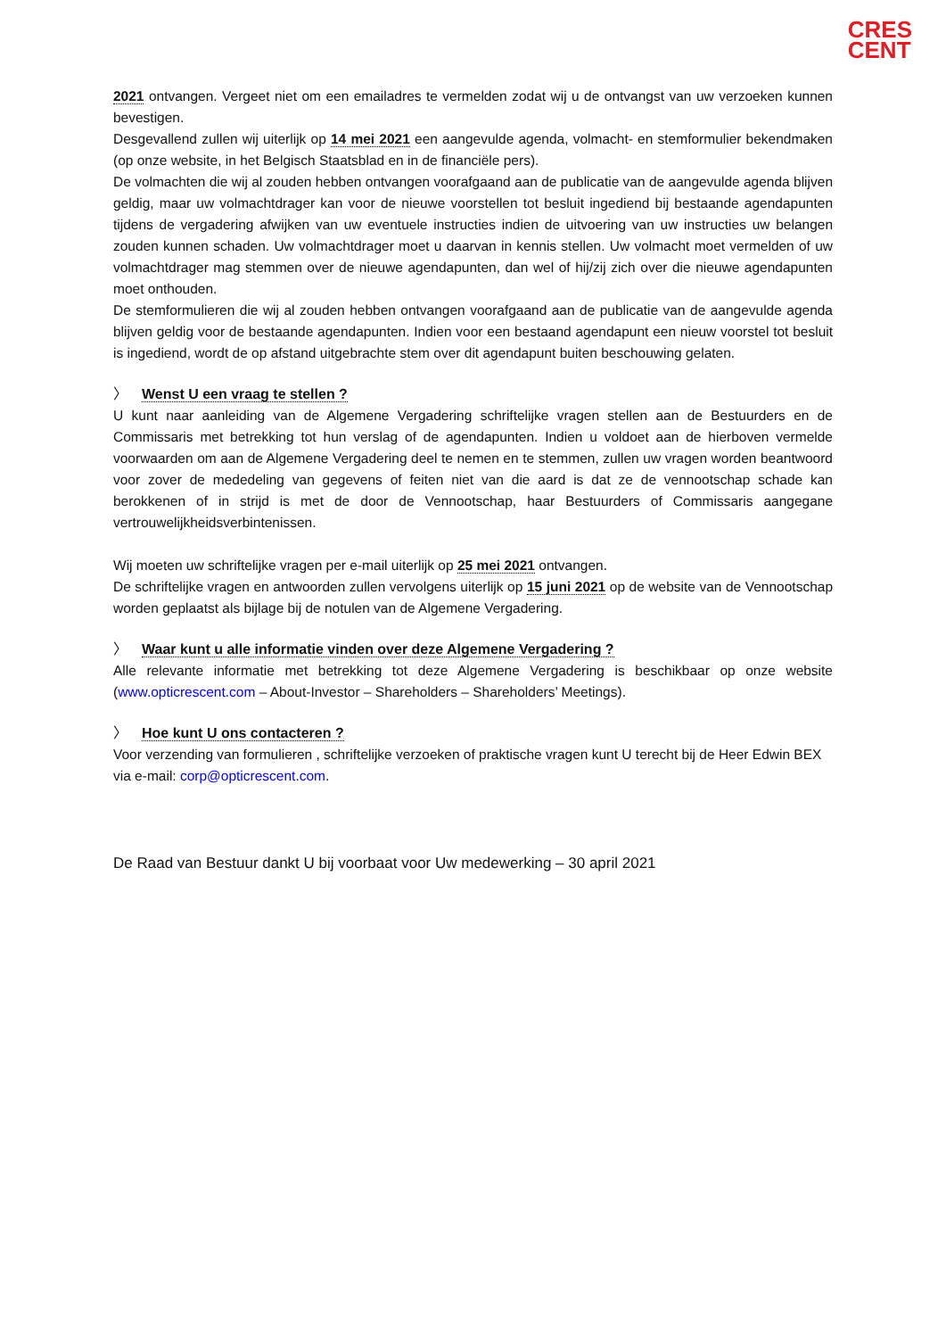CRES
CENT
2021 ontvangen. Vergeet niet om een emailadres te vermelden zodat wij u de ontvangst van uw verzoeken kunnen bevestigen.
Desgevallend zullen wij uiterlijk op 14 mei 2021 een aangevulde agenda, volmacht- en stemformulier bekendmaken (op onze website, in het Belgisch Staatsblad en in de financiële pers).
De volmachten die wij al zouden hebben ontvangen voorafgaand aan de publicatie van de aangevulde agenda blijven geldig, maar uw volmachtdrager kan voor de nieuwe voorstellen tot besluit ingediend bij bestaande agendapunten tijdens de vergadering afwijken van uw eventuele instructies indien de uitvoering van uw instructies uw belangen zouden kunnen schaden. Uw volmachtdrager moet u daarvan in kennis stellen. Uw volmacht moet vermelden of uw volmachtdrager mag stemmen over de nieuwe agendapunten, dan wel of hij/zij zich over die nieuwe agendapunten moet onthouden.
De stemformulieren die wij al zouden hebben ontvangen voorafgaand aan de publicatie van de aangevulde agenda blijven geldig voor de bestaande agendapunten. Indien voor een bestaand agendapunt een nieuw voorstel tot besluit is ingediend, wordt de op afstand uitgebrachte stem over dit agendapunt buiten beschouwing gelaten.
〉 Wenst U een vraag te stellen ?
U kunt naar aanleiding van de Algemene Vergadering schriftelijke vragen stellen aan de Bestuurders en de Commissaris met betrekking tot hun verslag of de agendapunten. Indien u voldoet aan de hierboven vermelde voorwaarden om aan de Algemene Vergadering deel te nemen en te stemmen, zullen uw vragen worden beantwoord voor zover de mededeling van gegevens of feiten niet van die aard is dat ze de vennootschap schade kan berokkenen of in strijd is met de door de Vennootschap, haar Bestuurders of Commissaris aangegane vertrouwelijkheidsverbintenissen.
Wij moeten uw schriftelijke vragen per e-mail uiterlijk op 25 mei 2021 ontvangen.
De schriftelijke vragen en antwoorden zullen vervolgens uiterlijk op 15 juni 2021 op de website van de Vennootschap worden geplaatst als bijlage bij de notulen van de Algemene Vergadering.
〉 Waar kunt u alle informatie vinden over deze Algemene Vergadering ?
Alle relevante informatie met betrekking tot deze Algemene Vergadering is beschikbaar op onze website (www.opticrescent.com – About-Investor – Shareholders – Shareholders’ Meetings).
〉 Hoe kunt U ons contacteren ?
Voor verzending van formulieren , schriftelijke verzoeken of praktische vragen kunt U terecht bij de Heer Edwin BEX via e-mail: corp@opticrescent.com.
De Raad van Bestuur dankt U bij voorbaat voor Uw medewerking – 30 april 2021